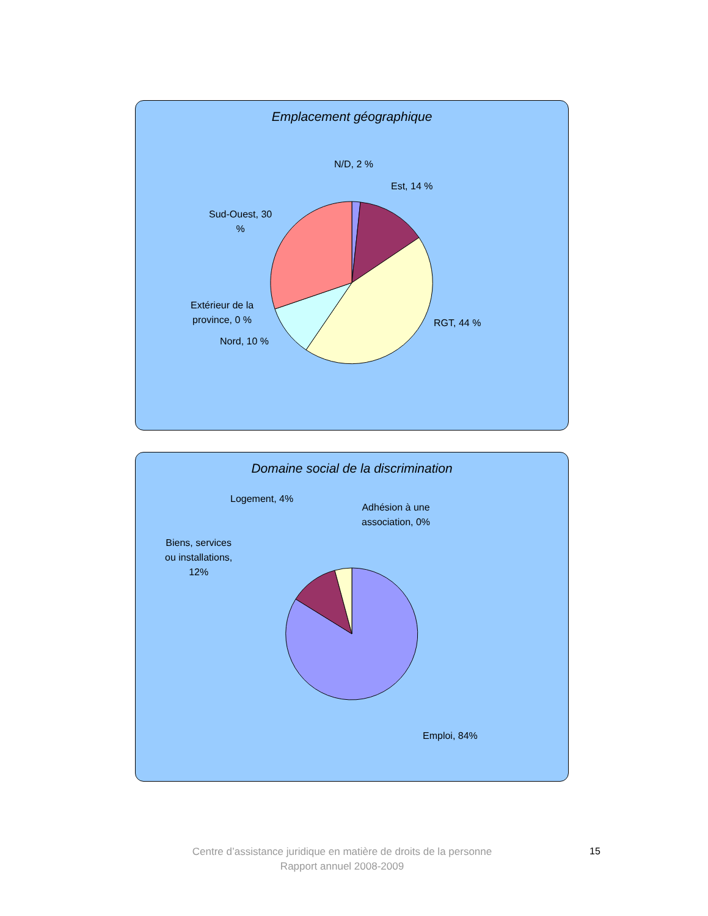Emplacement géographique
N/D, 2 %
Est, 14 %
Sud-Ouest, 30
%
Extérieur de la
province, 0 %
Nord, 10 %
RGT, 44 %
Domaine social de la discrimination
Logement, 4%
Adhésion à une
association, 0%
Biens, services
ou installations,
12%
Emploi, 84%
Centre d’assistance juridique en matière de droits de la personne
Rapport annuel 2008-2009
15